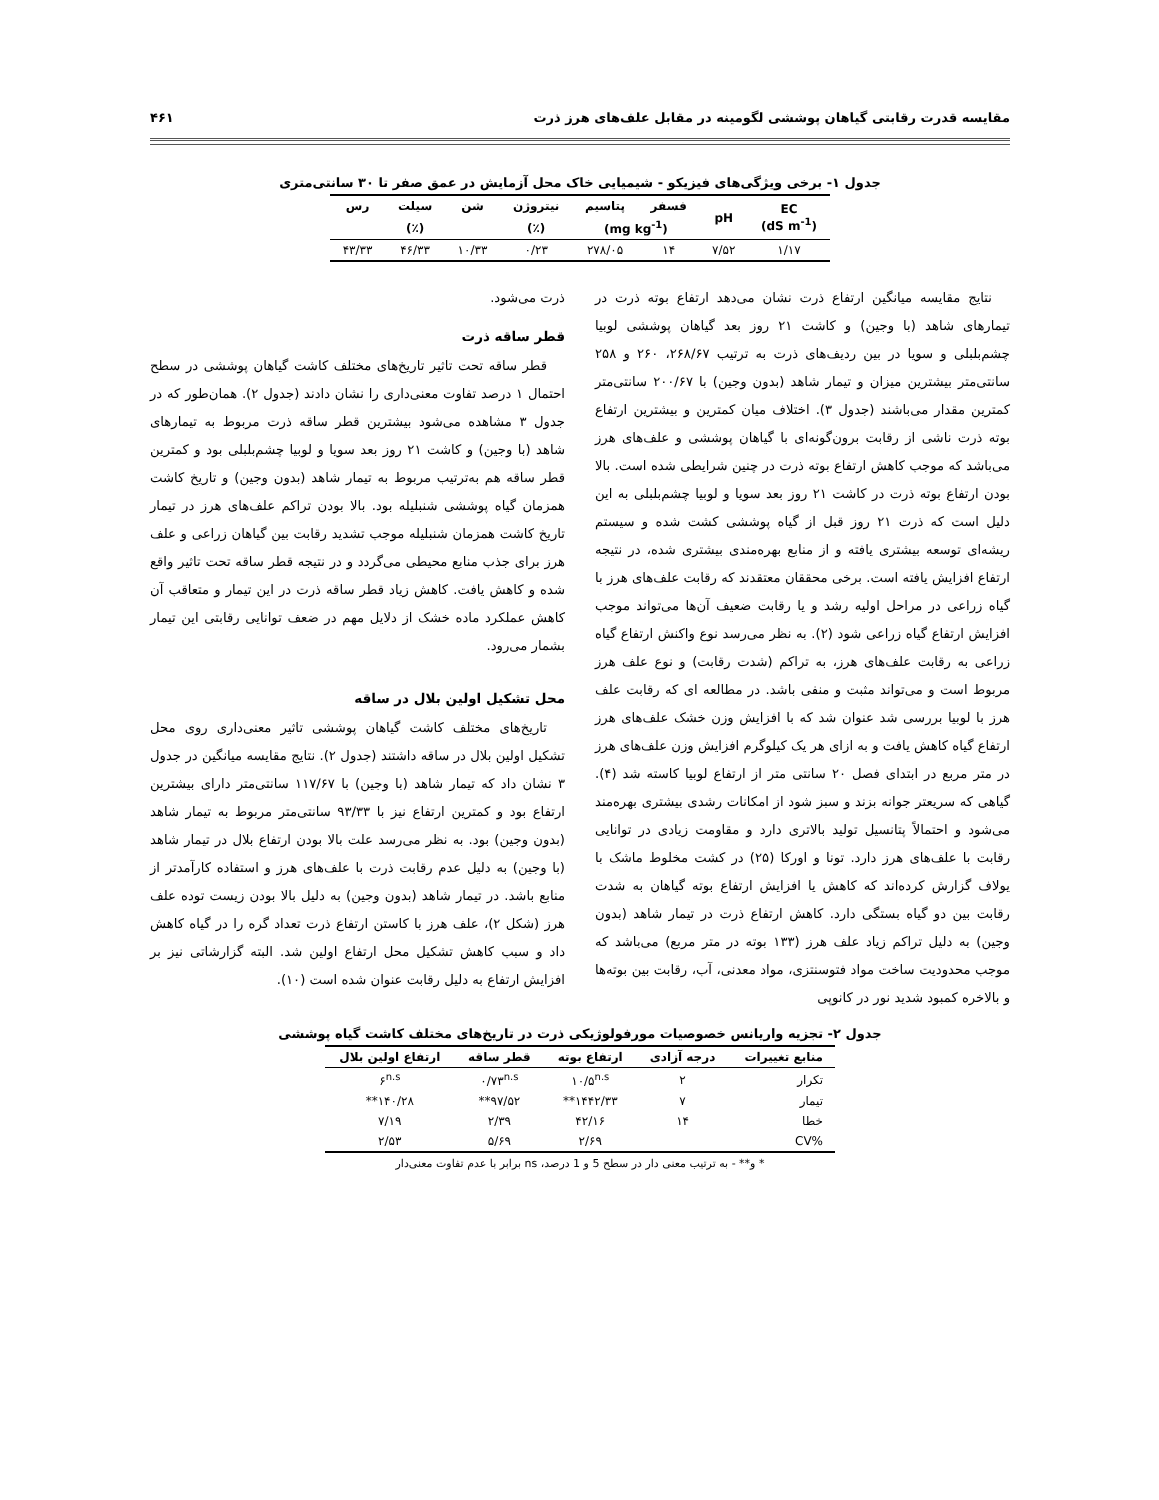مقایسه قدرت رقابتی گیاهان پوششی لگومینه در مقابل علف‌های هرز ذرت ۴۶۱
جدول ۱- برخی ویژگی‌های فیزیکو - شیمیایی خاک محل آزمایش در عمق صفر تا ۳۰ سانتی‌متری
| EC (dS m<sup>-1</sup>) | pH | فسفر | پتاسیم | نیتروژن | شن | سیلت | رس |
| --- | --- | --- | --- | --- | --- | --- | --- |
| | | (mg kg<sup>-1</sup>) | | (٪) | (٪) | | |
| ۱/۱۷ | ۷/۵۲ | ۱۴ | ۲۷۸/۰۵ | ۰/۲۳ | ۱۰/۳۳ | ۴۶/۳۳ | ۴۳/۳۳ |
نتایج مقایسه میانگین ارتفاع ذرت نشان می‌دهد ارتفاع بوته ذرت در تیمارهای شاهد (با وجین) و کاشت ۲۱ روز بعد گیاهان پوششی لوبیا چشم‌بلبلی و سویا در بین ردیف‌های ذرت به ترتیب ۲۶۸/۶۷، ۲۶۰ و ۲۵۸ سانتی‌متر بیشترین میزان و تیمار شاهد (بدون وجین) با ۲۰۰/۶۷ سانتی‌متر کمترین مقدار می‌باشند (جدول ۳). اختلاف میان کمترین و بیشترین ارتفاع بوته ذرت ناشی از رقابت برون‌گونه‌ای با گیاهان پوششی و علف‌های هرز می‌باشد که موجب کاهش ارتفاع بوته ذرت در چنین شرایطی شده است. بالا بودن ارتفاع بوته ذرت در کاشت ۲۱ روز بعد سویا و لوبیا چشم‌بلبلی به این دلیل است که ذرت ۲۱ روز قبل از گیاه پوششی کشت شده و سیستم ریشه‌ای توسعه بیشتری یافته و از منابع بهره‌مندی بیشتری شده، در نتیجه ارتفاع افزایش یافته است. برخی محققان معتقدند که رقابت علف‌های هرز با گیاه زراعی در مراحل اولیه رشد و یا رقابت ضعیف آن‌ها می‌تواند موجب افزایش ارتفاع گیاه زراعی شود (۲). به نظر می‌رسد نوع واکنش ارتفاع گیاه زراعی به رقابت علف‌های هرز، به تراکم (شدت رقابت) و نوع علف هرز مربوط است و می‌تواند مثبت و منفی باشد. در مطالعه ای که رقابت علف هرز با لوبیا بررسی شد عنوان شد که با افزایش وزن خشک علف‌های هرز ارتفاع گیاه کاهش یافت و به ازای هر یک کیلوگرم افزایش وزن علف‌های هرز در متر مربع در ابتدای فصل ۲۰ سانتی متر از ارتفاع لوبیا کاسته شد (۴). گیاهی که سریعتر جوانه بزند و سبز شود از امکانات رشدی بیشتری بهره‌مند می‌شود و احتمالاً پتانسیل تولید بالاتری دارد و مقاومت زیادی در توانایی رقابت با علف‌های هرز دارد. تونا و اورکا (۲۵) در کشت مخلوط ماشک با یولاف گزارش کرده‌اند که کاهش یا افزایش ارتفاع بوته گیاهان به شدت رقابت بین دو گیاه بستگی دارد. کاهش ارتفاع ذرت در تیمار شاهد (بدون وجین) به دلیل تراکم زیاد علف هرز (۱۳۳ بوته در متر مربع) می‌باشد که موجب محدودیت ساخت مواد فتوسنتزی، مواد معدنی، آب، رقابت بین بوته‌ها و بالاخره کمبود شدید نور در کانوپی
ذرت می‌شود.
قطر ساقه ذرت
قطر ساقه تحت تاثیر تاریخ‌های مختلف کاشت گیاهان پوششی در سطح احتمال ۱ درصد تفاوت معنی‌داری را نشان دادند (جدول ۲). همان‌طور که در جدول ۳ مشاهده می‌شود بیشترین قطر ساقه ذرت مربوط به تیمارهای شاهد (با وجین) و کاشت ۲۱ روز بعد سویا و لوبیا چشم‌بلبلی بود و کمترین قطر ساقه هم به‌ترتیب مربوط به تیمار شاهد (بدون وجین) و تاریخ کاشت همزمان گیاه پوششی شنبلیله بود. بالا بودن تراکم علف‌های هرز در تیمار تاریخ کاشت همزمان شنبلیله موجب تشدید رقابت بین گیاهان زراعی و علف هرز برای جذب منابع محیطی می‌گردد و در نتیجه قطر ساقه تحت تاثیر واقع شده و کاهش یافت. کاهش زیاد قطر ساقه ذرت در این تیمار و متعاقب آن کاهش عملکرد ماده خشک از دلایل مهم در ضعف توانایی رقابتی این تیمار بشمار می‌رود.
محل تشکیل اولین بلال در ساقه
تاریخ‌های مختلف کاشت گیاهان پوششی تاثیر معنی‌داری روی محل تشکیل اولین بلال در ساقه داشتند (جدول ۲). نتایج مقایسه میانگین در جدول ۳ نشان داد که تیمار شاهد (با وجین) با ۱۱۷/۶۷ سانتی‌متر دارای بیشترین ارتفاع بود و کمترین ارتفاع نیز با ۹۳/۳۳ سانتی‌متر مربوط به تیمار شاهد (بدون وجین) بود. به نظر می‌رسد علت بالا بودن ارتفاع بلال در تیمار شاهد (با وجین) به دلیل عدم رقابت ذرت با علف‌های هرز و استفاده کارآمدتر از منابع باشد. در تیمار شاهد (بدون وجین) به دلیل بالا بودن زیست توده علف هرز (شکل ۲)، علف هرز با کاستن ارتفاع ذرت تعداد گره را در گیاه کاهش داد و سبب کاهش تشکیل محل ارتفاع اولین شد. البته گزارشاتی نیز بر افزایش ارتفاع به دلیل رقابت عنوان شده است (۱۰).
جدول ۲- تجزیه واریانس خصوصیات مورفولوژیکی ذرت در تاریخ‌های مختلف کاشت گیاه پوششی
| منابع تغییرات | درجه آزادی | ارتفاع بوته | قطر ساقه | ارتفاع اولین بلال |
| --- | --- | --- | --- | --- |
| تکرار | ۲ | ۱۰/۵<sup>n.s</sup> | ۰/۷۳<sup>n.s</sup> | ۶<sup>n.s</sup> |
| تیمار | ۷ | ۱۴۴۲/۳۳** | ۹۷/۵۲** | ۱۴۰/۲۸** |
| خطا | ۱۴ | ۴۲/۱۶ | ۲/۳۹ | ۷/۱۹ |
| %CV | | ۲/۶۹ | ۵/۶۹ | ۲/۵۳ |
* و** - به ترتیب معنی دار در سطح 5 و 1 درصد، ns برابر با عدم تفاوت معنی‌دار